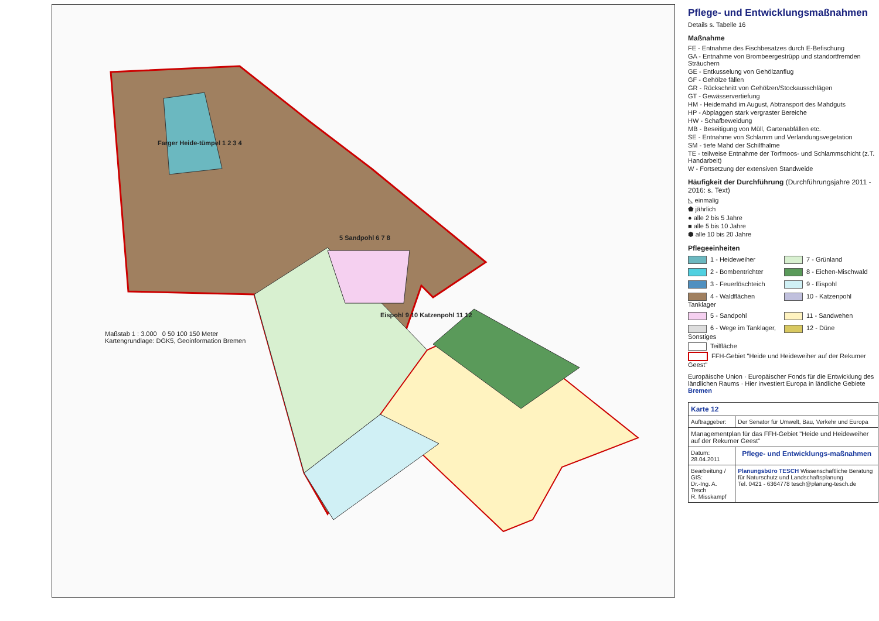Farger Heide-tümpel 1 2 3 4
5 Sandpohl 6 7 8
Eispohl 9 10 Katzenpohl 11 12
Maßstab 1 : 3.000 0 50 100 150 Meter
Kartengrundlage: DGK5, Geoinformation Bremen
Pflege- und Entwicklungsmaßnahmen
Details s. Tabelle 16
Maßnahme
FE - Entnahme des Fischbesatzes durch E-Befischung
GA - Entnahme von Brombeergestrüpp und standortfremden Sträuchern
GE - Entkusselung von Gehölzanflug
GF - Gehölze fällen
GR - Rückschnitt von Gehölzen/Stockausschlägen
GT - Gewässervertiefung
HM - Heidemahd im August, Abtransport des Mahdguts
HP - Abplaggen stark vergraster Bereiche
HW - Schafbeweidung
MB - Beseitigung von Müll, Gartenabfällen etc.
SE - Entnahme von Schlamm und Verlandungsvegetation
SM - tiefe Mahd der Schilfhalme
TE - teilweise Entnahme der Torfmoos- und Schlammschicht (z.T. Handarbeit)
W - Fortsetzung der extensiven Standweide
Häufigkeit der Durchführung (Durchführungsjahre 2011 - 2016: s. Text)
◺ einmalig
⬟ jährlich
● alle 2 bis 5 Jahre
■ alle 5 bis 10 Jahre
⬢ alle 10 bis 20 Jahre
Pflegeeinheiten
1 - Heideweiher
7 - Grünland
2 - Bombentrichter
8 - Eichen-Mischwald
3 - Feuerlöschteich
9 - Eispohl
4 - Waldflächen Tanklager
10 - Katzenpohl
5 - Sandpohl
11 - Sandwehen
6 - Wege im Tanklager, Sonstiges
12 - Düne
Teilfläche
FFH-Gebiet "Heide und Heideweiher auf der Rekumer Geest"
Europäische Union · Europäischer Fonds für die Entwicklung des ländlichen Raums · Hier investiert Europa in ländliche Gebiete Bremen
| Karte 12 | |
| Auftraggeber: | Der Senator für Umwelt, Bau, Verkehr und Europa |
| Managementplan für das FFH-Gebiet "Heide und Heideweiher auf der Rekumer Geest" | |
| Datum: 28.04.2011 | Pflege- und Entwicklungs-maßnahmen |
| Bearbeitung / GIS: Dr.-Ing. A. Tesch R. Misskampf | Planungsbüro TESCH Wissenschaftliche Beratung für Naturschutz und Landschaftsplanung Tel. 0421 - 6364778 tesch@planung-tesch.de |